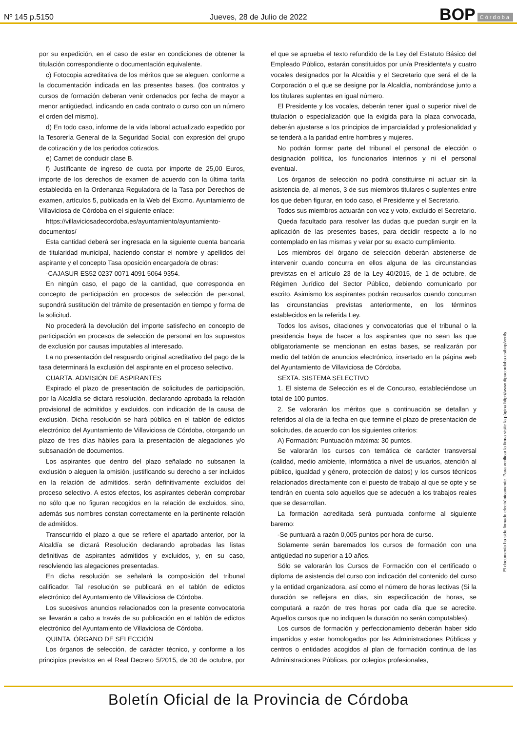Nº 145 p.5150
Jueves, 28 de Julio de 2022
BOP Córdoba
por su expedición, en el caso de estar en condiciones de obtener la titulación correspondiente o documentación equivalente.
c) Fotocopia acreditativa de los méritos que se aleguen, conforme a la documentación indicada en las presentes bases. (los contratos y cursos de formación deberan venir ordenados por fecha de mayor a menor antigüedad, indicando en cada contrato o curso con un número el orden del mismo).
d) En todo caso, informe de la vida laboral actualizado expedido por la Tesorería General de la Seguridad Social, con expresión del grupo de cotización y de los periodos cotizados.
e) Carnet de conducir clase B.
f) Justificante de ingreso de cuota por importe de 25,00 Euros, importe de los derechos de examen de acuerdo con la última tarifa establecida en la Ordenanza Reguladora de la Tasa por Derechos de examen, artículos 5, publicada en la Web del Excmo. Ayuntamiento de Villaviciosa de Córdoba en el siguiente enlace:
https://villaviciosadecordoba.es/ayuntamiento/ayuntamiento-documentos/
Esta cantidad deberá ser ingresada en la siguiente cuenta bancaria de titularidad municipal, haciendo constar el nombre y apellidos del aspirante y el concepto Tasa oposición encargado/a de obras:
-CAJASUR ES52 0237 0071 4091 5064 9354.
En ningún caso, el pago de la cantidad, que corresponda en concepto de participación en procesos de selección de personal, supondrá sustitución del trámite de presentación en tiempo y forma de la solicitud.
No procederá la devolución del importe satisfecho en concepto de participación en procesos de selección de personal en los supuestos de exclusión por causas imputables al interesado.
La no presentación del resguardo original acreditativo del pago de la tasa determinará la exclusión del aspirante en el proceso selectivo.
CUARTA. ADMISIÓN DE ASPIRANTES
Expirado el plazo de presentación de solicitudes de participación, por la Alcaldía se dictará resolución, declarando aprobada la relación provisional de admitidos y excluidos, con indicación de la causa de exclusión. Dicha resolución se hará pública en el tablón de edictos electrónico del Ayuntamiento de Villaviciosa de Córdoba, otorgando un plazo de tres días hábiles para la presentación de alegaciones y/o subsanación de documentos.
Los aspirantes que dentro del plazo señalado no subsanen la exclusión o aleguen la omisión, justificando su derecho a ser incluidos en la relación de admitidos, serán definitivamente excluidos del proceso selectivo. A estos efectos, los aspirantes deberán comprobar no sólo que no figuran recogidos en la relación de excluidos, sino, además sus nombres constan correctamente en la pertinente relación de admitidos.
Transcurrido el plazo a que se refiere el apartado anterior, por la Alcaldía se dictará Resolución declarando aprobadas las listas definitivas de aspirantes admitidos y excluidos, y, en su caso, resolviendo las alegaciones presentadas.
En dicha resolución se señalará la composición del tribunal calificador. Tal resolución se publicará en el tablón de edictos electrónico del Ayuntamiento de Villaviciosa de Córdoba.
Los sucesivos anuncios relacionados con la presente convocatoria se llevarán a cabo a través de su publicación en el tablón de edictos electrónico del Ayuntamiento de Villaviciosa de Córdoba.
QUINTA. ÓRGANO DE SELECCIÓN
Los órganos de selección, de carácter técnico, y conforme a los principios previstos en el Real Decreto 5/2015, de 30 de octubre, por el que se aprueba el texto refundido de la Ley del Estatuto Básico del Empleado Público, estarán constituidos por un/a Presidente/a y cuatro vocales designados por la Alcaldía y el Secretario que será el de la Corporación o el que se designe por la Alcaldía, nombrándose junto a los titulares suplentes en igual número.
El Presidente y los vocales, deberán tener igual o superior nivel de titulación o especialización que la exigida para la plaza convocada, deberán ajustarse a los principios de imparcialidad y profesionalidad y se tenderá a la paridad entre hombres y mujeres.
No podrán formar parte del tribunal el personal de elección o designación política, los funcionarios interinos y ni el personal eventual.
Los órganos de selección no podrá constituirse ni actuar sin la asistencia de, al menos, 3 de sus miembros titulares o suplentes entre los que deben figurar, en todo caso, el Presidente y el Secretario.
Todos sus miembros actuarán con voz y voto, excluido el Secretario.
Queda facultado para resolver las dudas que puedan surgir en la aplicación de las presentes bases, para decidir respecto a lo no contemplado en las mismas y velar por su exacto cumplimiento.
Los miembros del órgano de selección deberán abstenerse de intervenir cuando concurra en ellos alguna de las circunstancias previstas en el artículo 23 de la Ley 40/2015, de 1 de octubre, de Régimen Jurídico del Sector Público, debiendo comunicarlo por escrito. Asimismo los aspirantes podrán recusarlos cuando concurran las circunstancias previstas anteriormente, en los términos establecidos en la referida Ley.
Todos los avisos, citaciones y convocatorias que el tribunal o la presidencia haya de hacer a los aspirantes que no sean las que obligatoriamente se mencionan en estas bases, se realizarán por medio del tablón de anuncios electrónico, insertado en la página web del Ayuntamiento de Villaviciosa de Córdoba.
SEXTA. SISTEMA SELECTIVO
1. El sistema de Selección es el de Concurso, estableciéndose un total de 100 puntos.
2. Se valorarán los méritos que a continuación se detallan y referidos al día de la fecha en que termine el plazo de presentación de solicitudes, de acuerdo con los siguientes criterios:
A) Formación: Puntuación máxima: 30 puntos.
Se valorarán los cursos con temática de carácter transversal (calidad, medio ambiente, informática a nivel de usuarios, atención al público, igualdad y género, protección de datos) y los cursos técnicos relacionados directamente con el puesto de trabajo al que se opte y se tendrán en cuenta solo aquellos que se adecuén a los trabajos reales que se desarrollan.
La formación acreditada será puntuada conforme al siguiente baremo:
-Se puntuará a razón 0,005 puntos por hora de curso.
Solamente serán baremados los cursos de formación con una antigüedad no superior a 10 años.
Sólo se valorarán los Cursos de Formación con el certificado o diploma de asistencia del curso con indicación del contenido del curso y la entidad organizadora, así como el número de horas lectivas (Si la duración se reflejara en días, sin especificación de horas, se computará a razón de tres horas por cada día que se acredite. Aquellos cursos que no indiquen la duración no serán computables).
Los cursos de formación y perfeccionamiento deberán haber sido impartidos y estar homologados por las Administraciones Públicas y centros o entidades acogidos al plan de formación continua de las Administraciones Públicas, por colegios profesionales,
El documento ha sido firmado electrónicamente. Para verificar la firma visite la página http://www.dipucordoba.es/bop/verify
Boletín Oficial de la Provincia de Córdoba